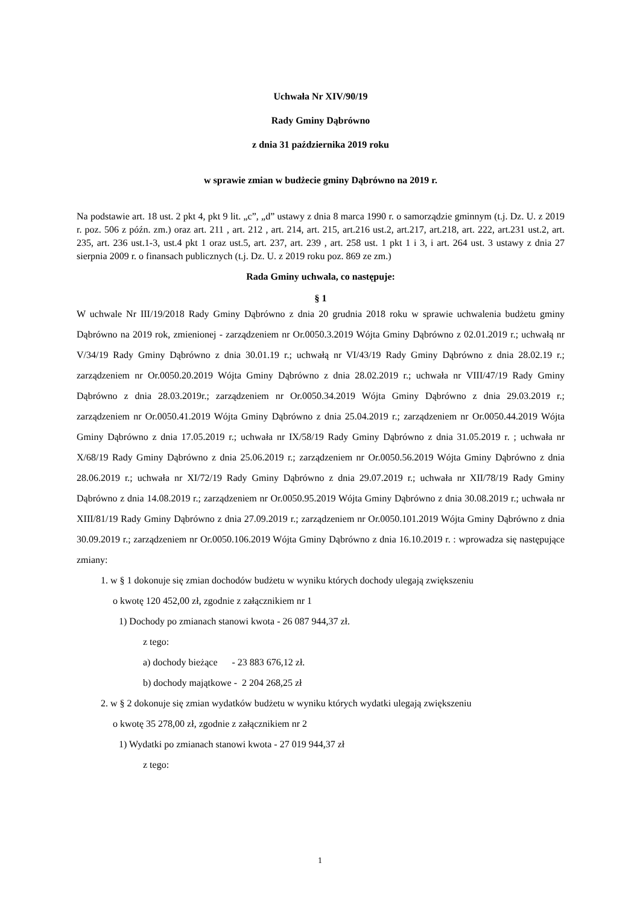Uchwała Nr XIV/90/19
Rady Gminy Dąbrówno
z dnia 31 października 2019 roku
w sprawie zmian w budżecie gminy Dąbrówno na 2019 r.
Na podstawie art. 18 ust. 2 pkt 4, pkt 9 lit. „c”, „d” ustawy z dnia 8 marca 1990 r. o samorządzie gminnym (t.j. Dz. U. z 2019 r. poz. 506 z późn. zm.) oraz art. 211 , art. 212 , art. 214, art. 215, art.216 ust.2, art.217, art.218, art. 222, art.231 ust.2, art. 235, art. 236 ust.1-3, ust.4 pkt 1 oraz ust.5, art. 237, art. 239 , art. 258 ust. 1 pkt 1 i 3, i art. 264 ust. 3 ustawy z dnia 27 sierpnia 2009 r. o finansach publicznych (t.j. Dz. U. z 2019 roku poz. 869 ze zm.)
Rada Gminy uchwala, co następuje:
§ 1
W uchwale Nr III/19/2018 Rady Gminy Dąbrówno z dnia 20 grudnia 2018 roku w sprawie uchwalenia budżetu gminy Dąbrówno na 2019 rok, zmienionej - zarządzeniem nr Or.0050.3.2019 Wójta Gminy Dąbrówno z 02.01.2019 r.; uchwałą nr V/34/19 Rady Gminy Dąbrówno z dnia 30.01.19 r.; uchwałą nr VI/43/19 Rady Gminy Dąbrówno z dnia 28.02.19 r.; zarządzeniem nr Or.0050.20.2019 Wójta Gminy Dąbrówno z dnia 28.02.2019 r.; uchwała nr VIII/47/19 Rady Gminy Dąbrówno z dnia 28.03.2019r.; zarządzeniem nr Or.0050.34.2019 Wójta Gminy Dąbrówno z dnia 29.03.2019 r.; zarządzeniem nr Or.0050.41.2019 Wójta Gminy Dąbrówno z dnia 25.04.2019 r.; zarządzeniem nr Or.0050.44.2019 Wójta Gminy Dąbrówno z dnia 17.05.2019 r.; uchwała nr IX/58/19 Rady Gminy Dąbrówno z dnia 31.05.2019 r. ; uchwała nr X/68/19 Rady Gminy Dąbrówno z dnia 25.06.2019 r.; zarządzeniem nr Or.0050.56.2019 Wójta Gminy Dąbrówno z dnia 28.06.2019 r.; uchwała nr XI/72/19 Rady Gminy Dąbrówno z dnia 29.07.2019 r.; uchwała nr XII/78/19 Rady Gminy Dąbrówno z dnia 14.08.2019 r.; zarządzeniem nr Or.0050.95.2019 Wójta Gminy Dąbrówno z dnia 30.08.2019 r.; uchwała nr XIII/81/19 Rady Gminy Dąbrówno z dnia 27.09.2019 r.; zarządzeniem nr Or.0050.101.2019 Wójta Gminy Dąbrówno z dnia 30.09.2019 r.; zarządzeniem nr Or.0050.106.2019 Wójta Gminy Dąbrówno z dnia 16.10.2019 r. : wprowadza się następujące zmiany:
1. w § 1 dokonuje się zmian dochodów budżetu w wyniku których dochody ulegają zwiększeniu
o kwotę 120 452,00 zł, zgodnie z załącznikiem nr 1
1) Dochody po zmianach stanowi kwota - 26 087 944,37 zł.
z tego:
a) dochody bieżące - 23 883 676,12 zł.
b) dochody majątkowe - 2 204 268,25 zł
2. w § 2 dokonuje się zmian wydatków budżetu w wyniku których wydatki ulegają zwiększeniu
o kwotę 35 278,00 zł, zgodnie z załącznikiem nr 2
1) Wydatki po zmianach stanowi kwota - 27 019 944,37 zł
z tego:
1